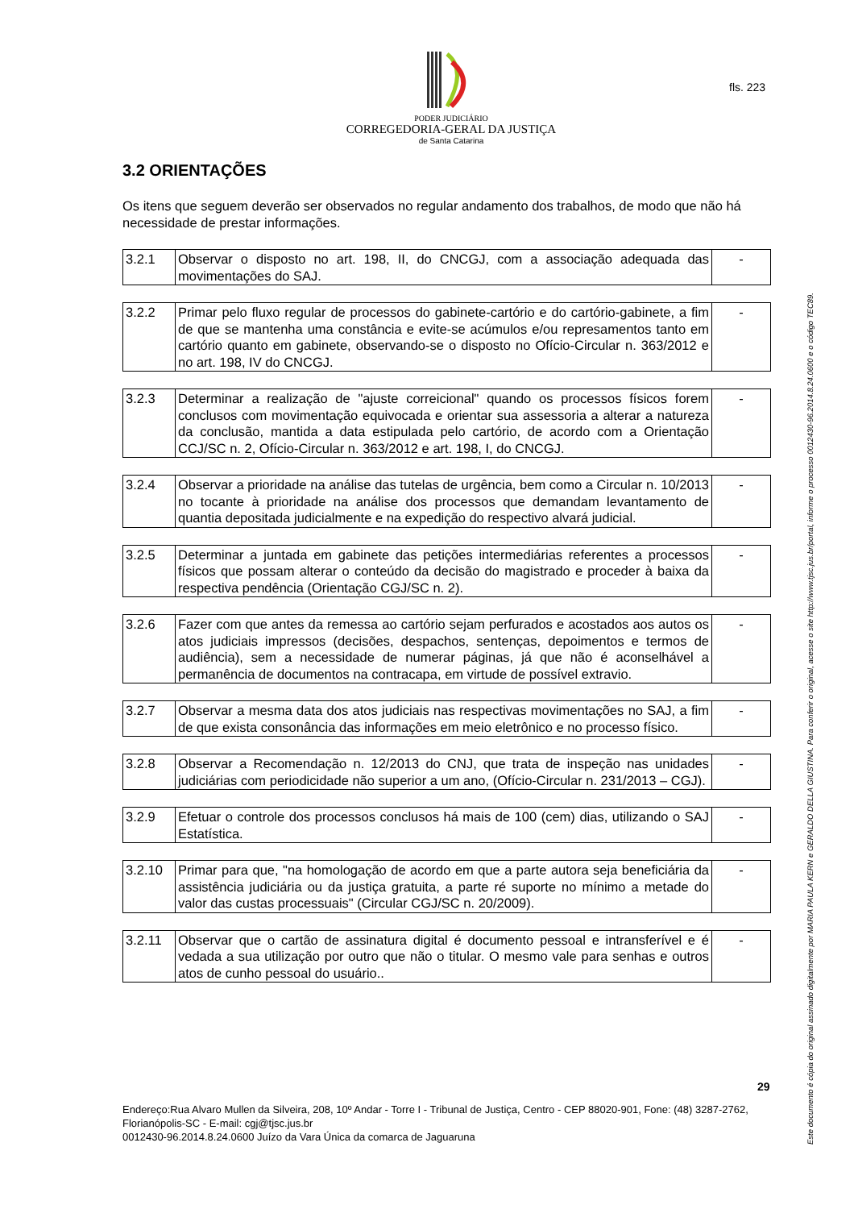PODER JUDICIÁRIO
CORREGEDORIA-GERAL DA JUSTIÇA
de Santa Catarina
fls. 223
3.2 ORIENTAÇÕES
Os itens que seguem deverão ser observados no regular andamento dos trabalhos, de modo que não há necessidade de prestar informações.
| 3.2.1 | Observar o disposto no art. 198, II, do CNCGJ, com a associação adequada das movimentações do SAJ. | - |
| 3.2.2 | Primar pelo fluxo regular de processos do gabinete-cartório e do cartório-gabinete, a fim de que se mantenha uma constância e evite-se acúmulos e/ou represamentos tanto em cartório quanto em gabinete, observando-se o disposto no Ofício-Circular n. 363/2012 e no art. 198, IV do CNCGJ. | - |
| 3.2.3 | Determinar a realização de "ajuste correicional" quando os processos físicos forem conclusos com movimentação equivocada e orientar sua assessoria a alterar a natureza da conclusão, mantida a data estipulada pelo cartório, de acordo com a Orientação CCJ/SC n. 2, Ofício-Circular n. 363/2012 e art. 198, I, do CNCGJ. | - |
| 3.2.4 | Observar a prioridade na análise das tutelas de urgência, bem como a Circular n. 10/2013 no tocante à prioridade na análise dos processos que demandam levantamento de quantia depositada judicialmente e na expedição do respectivo alvará judicial. | - |
| 3.2.5 | Determinar a juntada em gabinete das petições intermediárias referentes a processos físicos que possam alterar o conteúdo da decisão do magistrado e proceder à baixa da respectiva pendência (Orientação CGJ/SC n. 2). | - |
| 3.2.6 | Fazer com que antes da remessa ao cartório sejam perfurados e acostados aos autos os atos judiciais impressos (decisões, despachos, sentenças, depoimentos e termos de audiência), sem a necessidade de numerar páginas, já que não é aconselhável a permanência de documentos na contracapa, em virtude de possível extravio. | - |
| 3.2.7 | Observar a mesma data dos atos judiciais nas respectivas movimentações no SAJ, a fim de que exista consonância das informações em meio eletrônico e no processo físico. | - |
| 3.2.8 | Observar a Recomendação n. 12/2013 do CNJ, que trata de inspeção nas unidades judiciárias com periodicidade não superior a um ano, (Ofício-Circular n. 231/2013 – CGJ). | - |
| 3.2.9 | Efetuar o controle dos processos conclusos há mais de 100 (cem) dias, utilizando o SAJ Estatística. | - |
| 3.2.10 | Primar para que, "na homologação de acordo em que a parte autora seja beneficiária da assistência judiciária ou da justiça gratuita, a parte ré suporte no mínimo a metade do valor das custas processuais" (Circular CGJ/SC n. 20/2009). | - |
| 3.2.11 | Observar que o cartão de assinatura digital é documento pessoal e intransferível e é vedada a sua utilização por outro que não o titular. O mesmo vale para senhas e outros atos de cunho pessoal do usuário.. | - |
29
Endereço:Rua Alvaro Mullen da Silveira, 208, 10º Andar - Torre I - Tribunal de Justiça, Centro - CEP 88020-901, Fone: (48) 3287-2762, Florianópolis-SC - E-mail: cgj@tjsc.jus.br
0012430-96.2014.8.24.0600 Juízo da Vara Única da comarca de Jaguaruna
Este documento é cópia do original assinado digitalmente por MARIA PAULA KERN e GERALDO DELLA GIUSTINA. Para conferir o original, acesse o site http://www.tjsc.jus.br/portal, informe o processo 0012430-96.2014.8.24.0600 e o código TEC89.